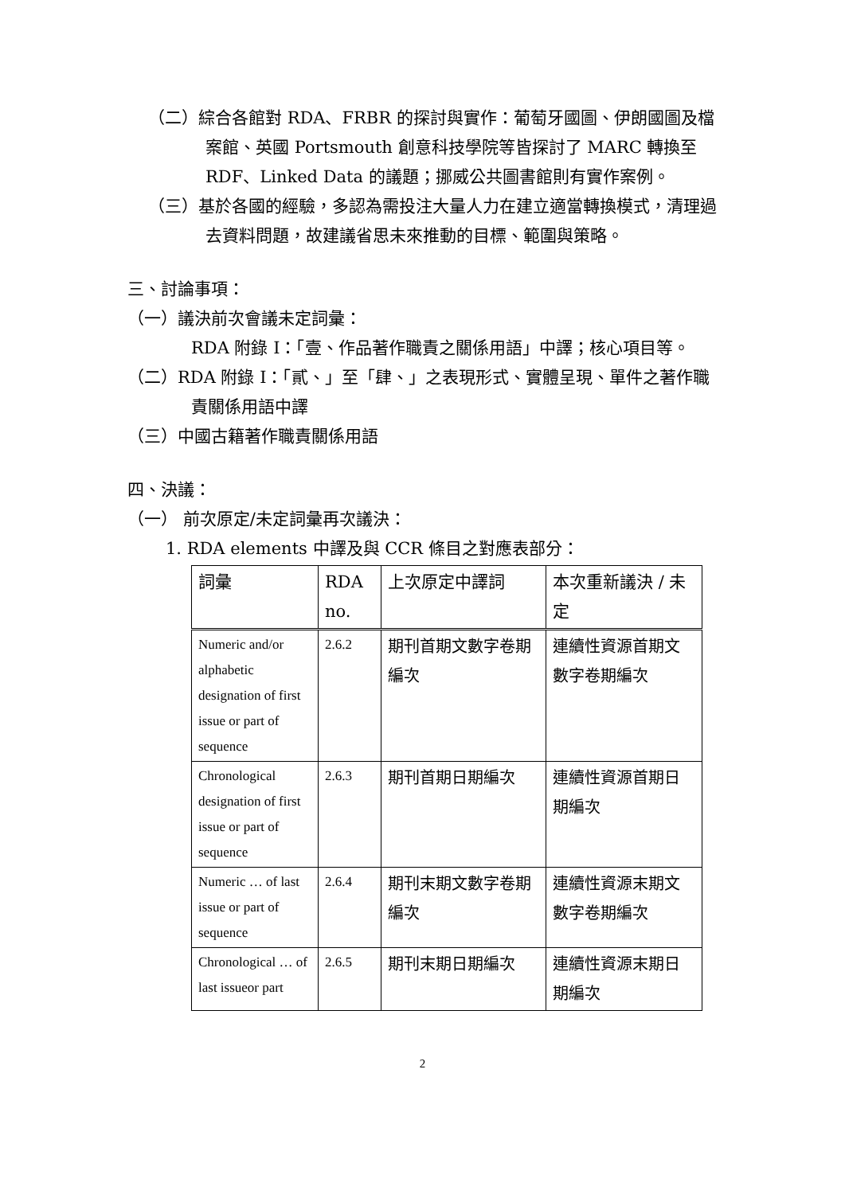（二）綜合各館對 RDA、FRBR 的探討與實作：葡萄牙國圖、伊朗國圖及檔案館、英國 Portsmouth 創意科技學院等皆探討了 MARC 轉換至 RDF、Linked Data 的議題；挪威公共圖書館則有實作案例。
（三）基於各國的經驗，多認為需投注大量人力在建立適當轉換模式，清理過去資料問題，故建議省思未來推動的目標、範圍與策略。
三、討論事項：
（一）議決前次會議未定詞彙：
RDA 附錄 I：「壹、作品著作職責之關係用語」中譯；核心項目等。
（二）RDA 附錄 I：「貳、」至「肆、」之表現形式、實體呈現、單件之著作職責關係用語中譯
（三）中國古籍著作職責關係用語
四、決議：
（一） 前次原定/未定詞彙再次議決：
1. RDA elements 中譯及與 CCR 條目之對應表部分：
| 詞彙 | RDA no. | 上次原定中譯詞 | 本次重新議決 / 未定 |
| --- | --- | --- | --- |
| Numeric and/or alphabetic designation of first issue or part of sequence | 2.6.2 | 期刊首期文數字卷期編次 | 連續性資源首期文數字卷期編次 |
| Chronological designation of first issue or part of sequence | 2.6.3 | 期刊首期日期編次 | 連續性資源首期日期編次 |
| Numeric … of last issue or part of sequence | 2.6.4 | 期刊末期文數字卷期編次 | 連續性資源末期文數字卷期編次 |
| Chronological … of last issueor part | 2.6.5 | 期刊末期日期編次 | 連續性資源末期日期編次 |
2